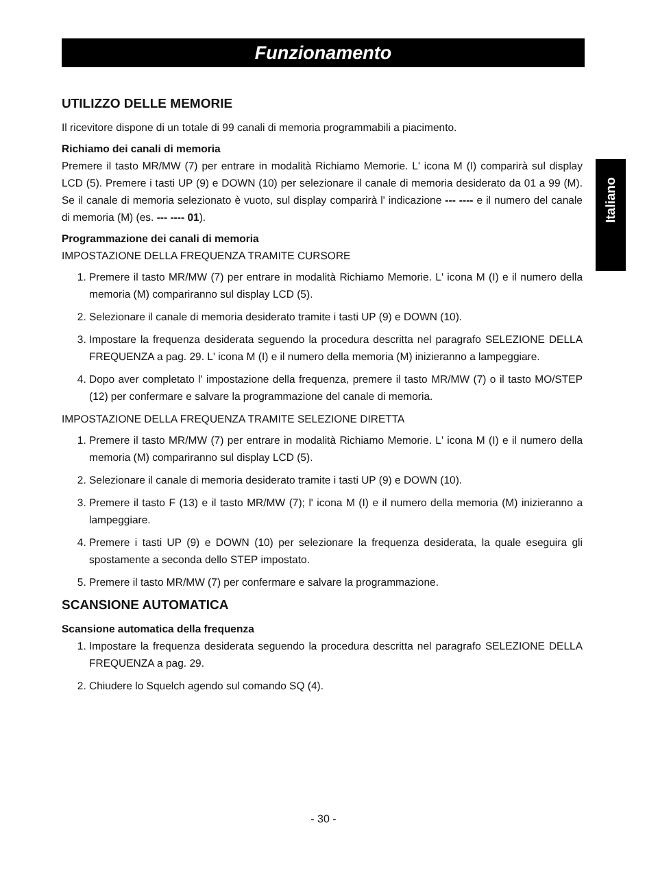Funzionamento
UTILIZZO DELLE MEMORIE
Il ricevitore dispone di un totale di 99 canali di memoria programmabili a piacimento.
Richiamo dei canali di memoria
Premere il tasto MR/MW (7) per entrare in modalità Richiamo Memorie. L' icona M (I) comparirà sul display LCD (5). Premere i tasti UP (9) e DOWN (10) per selezionare il canale di memoria desiderato da 01 a 99 (M). Se il canale di memoria selezionato è vuoto, sul display comparirà l' indicazione --- ---- e il numero del canale di memoria (M) (es. --- ---- 01).
Programmazione dei canali di memoria
IMPOSTAZIONE DELLA FREQUENZA TRAMITE CURSORE
1. Premere il tasto MR/MW (7) per entrare in modalità Richiamo Memorie. L' icona M (I) e il numero della memoria (M) compariranno sul display LCD (5).
2. Selezionare il canale di memoria desiderato tramite i tasti UP (9) e DOWN (10).
3. Impostare la frequenza desiderata seguendo la procedura descritta nel paragrafo SELEZIONE DELLA FREQUENZA a pag. 29. L' icona M (I) e il numero della memoria (M) inizieranno a lampeggiare.
4. Dopo aver completato l' impostazione della frequenza, premere il tasto MR/MW (7) o il tasto MO/STEP (12) per confermare e salvare la programmazione del canale di memoria.
IMPOSTAZIONE DELLA FREQUENZA TRAMITE SELEZIONE DIRETTA
1. Premere il tasto MR/MW (7) per entrare in modalità Richiamo Memorie. L' icona M (I) e il numero della memoria (M) compariranno sul display LCD (5).
2. Selezionare il canale di memoria desiderato tramite i tasti UP (9) e DOWN (10).
3. Premere il tasto F (13) e il tasto MR/MW (7); l' icona M (I) e il numero della memoria (M) inizieranno a lampeggiare.
4. Premere i tasti UP (9) e DOWN (10) per selezionare la frequenza desiderata, la quale eseguira gli spostamente a seconda dello STEP impostato.
5. Premere il tasto MR/MW (7) per confermare e salvare la programmazione.
SCANSIONE AUTOMATICA
Scansione automatica della frequenza
1. Impostare la frequenza desiderata seguendo la procedura descritta nel paragrafo SELEZIONE DELLA FREQUENZA a pag. 29.
2. Chiudere lo Squelch agendo sul comando SQ (4).
Italiano
- 30 -